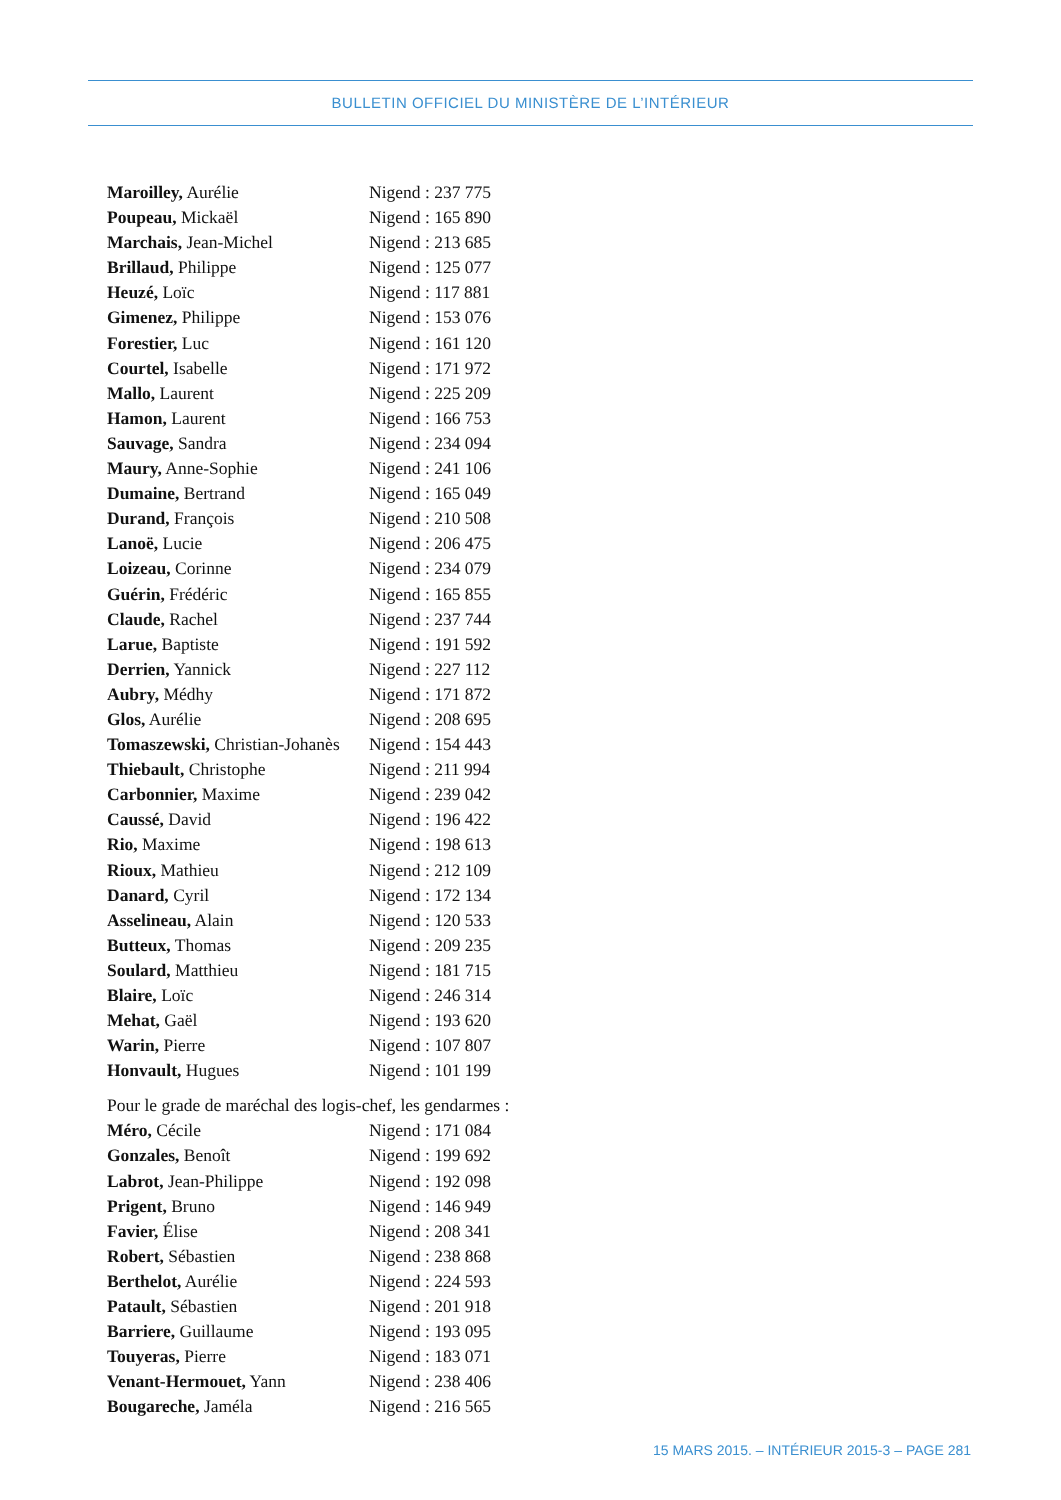BULLETIN OFFICIEL DU MINISTÈRE DE L’INTÉRIEUR
Maroilley, Aurélie Nigend : 237 775
Poupeau, Mickaël Nigend : 165 890
Marchais, Jean-Michel Nigend : 213 685
Brillaud, Philippe Nigend : 125 077
Heuzé, Loïc Nigend : 117 881
Gimenez, Philippe Nigend : 153 076
Forestier, Luc Nigend : 161 120
Courtel, Isabelle Nigend : 171 972
Mallo, Laurent Nigend : 225 209
Hamon, Laurent Nigend : 166 753
Sauvage, Sandra Nigend : 234 094
Maury, Anne-Sophie Nigend : 241 106
Dumaine, Bertrand Nigend : 165 049
Durand, François Nigend : 210 508
Lanoë, Lucie Nigend : 206 475
Loizeau, Corinne Nigend : 234 079
Guérin, Frédéric Nigend : 165 855
Claude, Rachel Nigend : 237 744
Larue, Baptiste Nigend : 191 592
Derrien, Yannick Nigend : 227 112
Aubry, Médhy Nigend : 171 872
Glos, Aurélie Nigend : 208 695
Tomaszewski, Christian-Johanès
Nigend : 154 443
Thiebault, Christophe Nigend : 211 994
Carbonnier, Maxime Nigend : 239 042
Caussé, David Nigend : 196 422
Rio, Maxime Nigend : 198 613
Rioux, Mathieu Nigend : 212 109
Danard, Cyril Nigend : 172 134
Asselineau, Alain Nigend : 120 533
Butteux, Thomas Nigend : 209 235
Soulard, Matthieu Nigend : 181 715
Blaire, Loïc Nigend : 246 314
Mehat, Gaël Nigend : 193 620
Warin, Pierre Nigend : 107 807
Honvault, Hugues Nigend : 101 199
Pour le grade de maréchal des logis-chef, les gendarmes :
Méro, Cécile Nigend : 171 084
Gonzales, Benoît Nigend : 199 692
Labrot, Jean-Philippe Nigend : 192 098
Prigent, Bruno Nigend : 146 949
Favier, Élise Nigend : 208 341
Robert, Sébastien Nigend : 238 868
Berthelot, Aurélie Nigend : 224 593
Patault, Sébastien Nigend : 201 918
Barriere, Guillaume Nigend : 193 095
Touyeras, Pierre Nigend : 183 071
Venant-Hermouet, Yann Nigend : 238 406
Bougareche, Jaméla Nigend : 216 565
15 MARS 2015. – INTÉRIEUR 2015-3 – PAGE 281